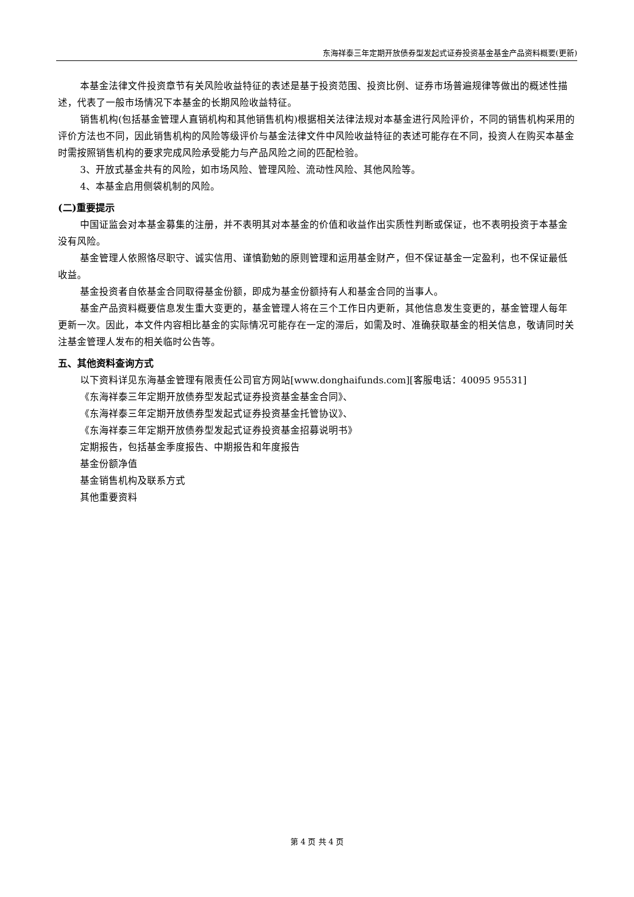东海祥泰三年定期开放债券型发起式证券投资基金基金产品资料概要(更新)
本基金法律文件投资章节有关风险收益特征的表述是基于投资范围、投资比例、证券市场普遍规律等做出的概述性描述，代表了一般市场情况下本基金的长期风险收益特征。
销售机构(包括基金管理人直销机构和其他销售机构)根据相关法律法规对本基金进行风险评价，不同的销售机构采用的评价方法也不同，因此销售机构的风险等级评价与基金法律文件中风险收益特征的表述可能存在不同，投资人在购买本基金时需按照销售机构的要求完成风险承受能力与产品风险之间的匹配检验。
3、开放式基金共有的风险，如市场风险、管理风险、流动性风险、其他风险等。
4、本基金启用侧袋机制的风险。
(二)重要提示
中国证监会对本基金募集的注册，并不表明其对本基金的价值和收益作出实质性判断或保证，也不表明投资于本基金没有风险。
基金管理人依照恪尽职守、诚实信用、谨慎勤勉的原则管理和运用基金财产，但不保证基金一定盈利，也不保证最低收益。
基金投资者自依基金合同取得基金份额，即成为基金份额持有人和基金合同的当事人。
基金产品资料概要信息发生重大变更的，基金管理人将在三个工作日内更新，其他信息发生变更的，基金管理人每年更新一次。因此，本文件内容相比基金的实际情况可能存在一定的滞后，如需及时、准确获取基金的相关信息，敬请同时关注基金管理人发布的相关临时公告等。
五、其他资料查询方式
以下资料详见东海基金管理有限责任公司官方网站[www.donghaifunds.com][客服电话：40095 95531]
《东海祥泰三年定期开放债券型发起式证券投资基金基金合同》、
《东海祥泰三年定期开放债券型发起式证券投资基金托管协议》、
《东海祥泰三年定期开放债券型发起式证券投资基金招募说明书》
定期报告，包括基金季度报告、中期报告和年度报告
基金份额净值
基金销售机构及联系方式
其他重要资料
第 4 页 共 4 页